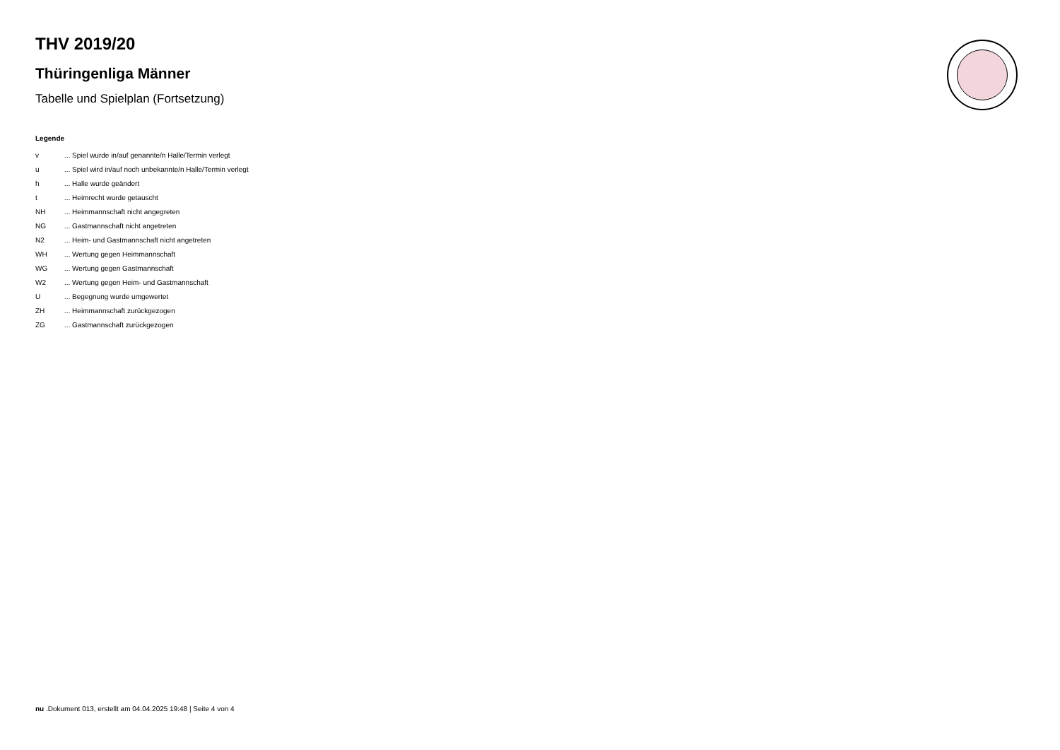THV 2019/20
Thüringenliga Männer
Tabelle und Spielplan (Fortsetzung)
Legende
| v | ... Spiel wurde in/auf genannte/n Halle/Termin verlegt |
| u | ... Spiel wird in/auf noch unbekannte/n Halle/Termin verlegt |
| h | ... Halle wurde geändert |
| t | ... Heimrecht wurde getauscht |
| NH | ... Heimmannschaft nicht angegreten |
| NG | ... Gastmannschaft nicht angetreten |
| N2 | ... Heim- und Gastmannschaft nicht angetreten |
| WH | ... Wertung gegen Heimmannschaft |
| WG | ... Wertung gegen Gastmannschaft |
| W2 | ... Wertung gegen Heim- und Gastmannschaft |
| U | ... Begegnung wurde umgewertet |
| ZH | ... Heimmannschaft zurückgezogen |
| ZG | ... Gastmannschaft zurückgezogen |
nu .Dokument 013, erstellt am 04.04.2025 19:48 | Seite 4 von 4